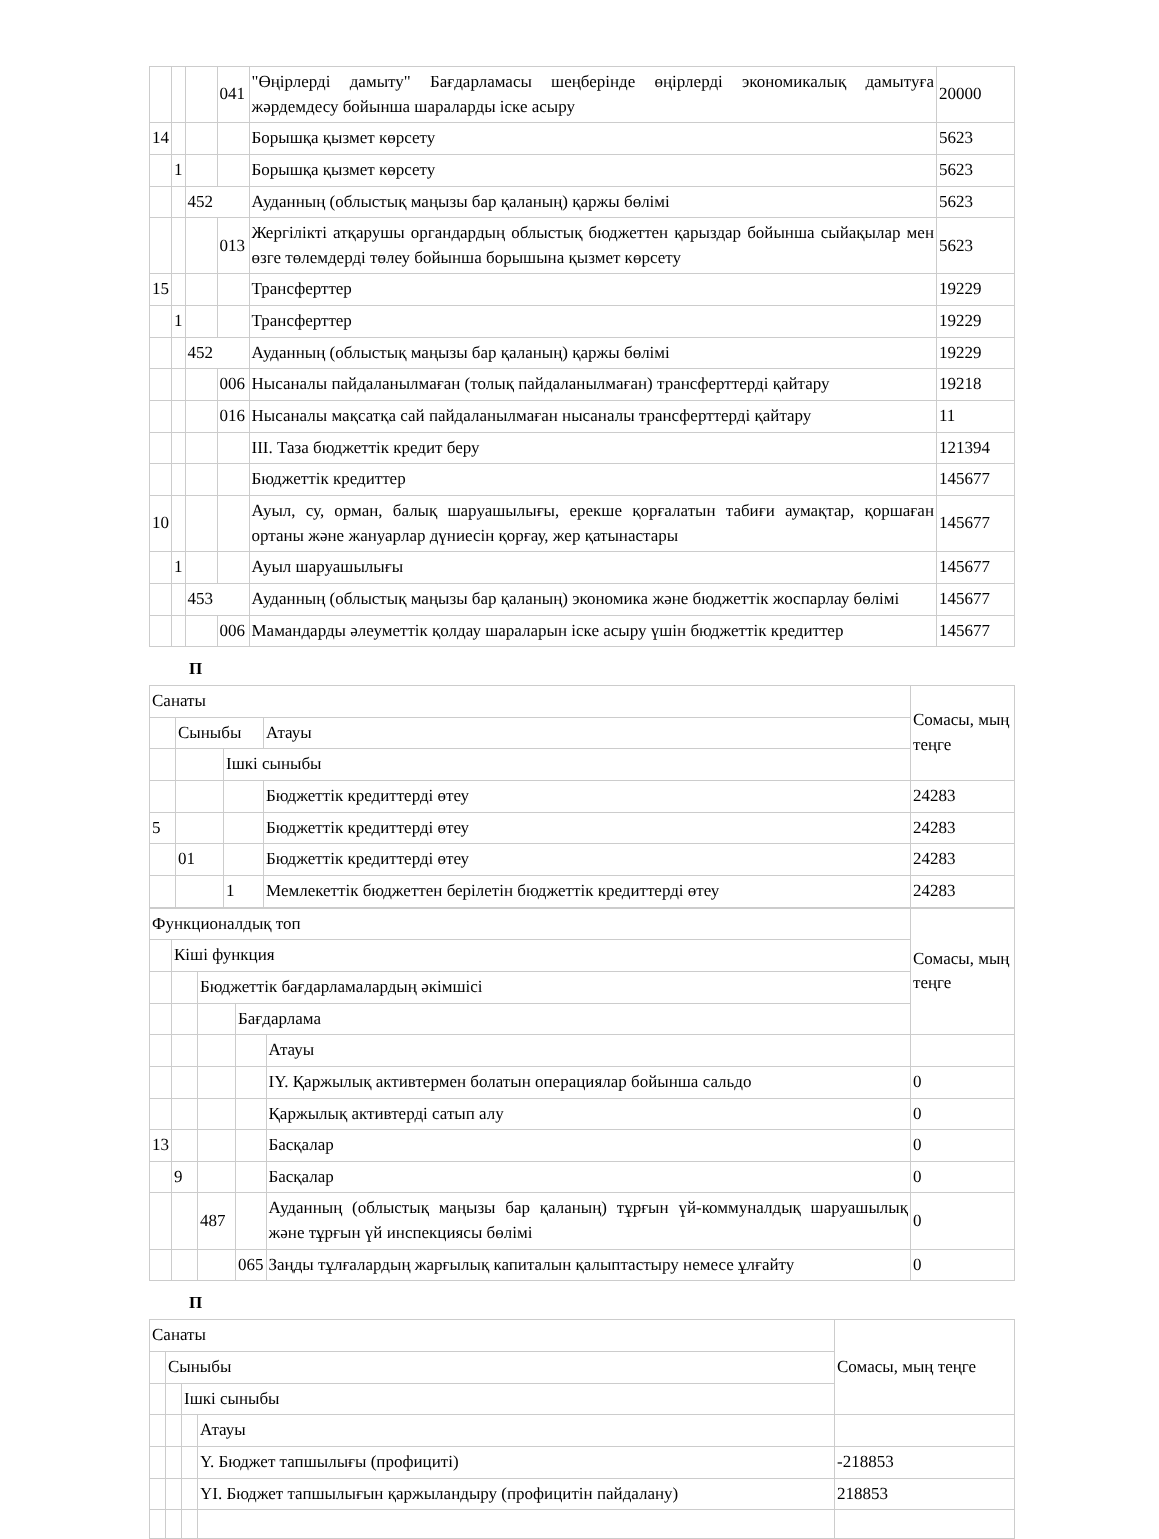| | | | 041 | "Өңірлерді дамыту" Бағдарламасы шеңберінде өңірлерді экономикалық дамытуға жәрдемдесу бойынша шараларды іске асыру | 20000 |
| 14 | | | | Борышқа қызмет көрсету | 5623 |
| | 1 | | | Борышқа қызмет көрсету | 5623 |
| | | 452 | | Ауданның (облыстық маңызы бар қаланың) қаржы бөлімі | 5623 |
| | | | 013 | Жергілікті атқарушы органдардың облыстық бюджеттен қарыздар бойынша сыйақылар мен өзге төлемдерді төлеу бойынша борышына қызмет көрсету | 5623 |
| 15 | | | | Трансферттер | 19229 |
| | 1 | | | Трансферттер | 19229 |
| | | 452 | | Ауданның (облыстық маңызы бар қаланың) қаржы бөлімі | 19229 |
| | | | 006 | Нысаналы пайдаланылмаған (толық пайдаланылмаған) трансферттерді қайтару | 19218 |
| | | | 016 | Нысаналы мақсатқа сай пайдаланылмаған нысаналы трансферттерді қайтару | 11 |
| | | | | III. Таза бюджеттік кредит беру | 121394 |
| | | | | Бюджеттік кредиттер | 145677 |
| 10 | | | | Ауыл, су, орман, балық шаруашылығы, ерекше қорғалатын табиғи аумақтар, қоршаған ортаны және жануарлар дүниесін қорғау, жер қатынастары | 145677 |
| | 1 | | | Ауыл шаруашылығы | 145677 |
| | | 453 | | Ауданның (облыстық маңызы бар қаланың) экономика және бюджеттік жоспарлау бөлімі | 145677 |
| | | | 006 | Мамандарды әлеуметтік қолдау шараларын іске асыру үшін бюджеттік кредиттер | 145677 |
П
| Санаты | | | | Сомасы, мың теңге |
| | Сыныбы | | Атауы | |
| | | Ішкі сыныбы | | |
| | | | Бюджеттік кредиттерді өтеу | 24283 |
| 5 | | | Бюджеттік кредиттерді өтеу | 24283 |
| | 01 | | Бюджеттік кредиттерді өтеу | 24283 |
| | | 1 | Мемлекеттік бюджеттен берілетін бюджеттік кредиттерді өтеу | 24283 |
| Функционалдық топ | | | | | Сомасы, мың теңге |
| | Кіші функция | | | | |
| | | Бюджеттік бағдарламалардың әкімшісі | | | |
| | | | Бағдарлама | | |
| | | | | Атауы | |
| | | | | IY. Қаржылық активтермен болатын операциялар бойынша сальдо | 0 |
| | | | | Қаржылық активтерді сатып алу | 0 |
| 13 | | | | Басқалар | 0 |
| | 9 | | | Басқалар | 0 |
| | | 487 | | Ауданның (облыстық маңызы бар қаланың) тұрғын үй-коммуналдық шаруашылық және тұрғын үй инспекциясы бөлімі | 0 |
| | | | 065 | Заңды тұлғалардың жарғылық капиталын қалыптастыру немесе ұлғайту | 0 |
П
| Санаты | | | | Сомасы, мың теңге |
| | Сыныбы | | | |
| | | Ішкі сыныбы | | |
| | | | Атауы | |
| | | | Y. Бюджет тапшылығы (профициті) | -218853 |
| | | | YI. Бюджет тапшылығын қаржыландыру (профицитін пайдалану) | 218853 |